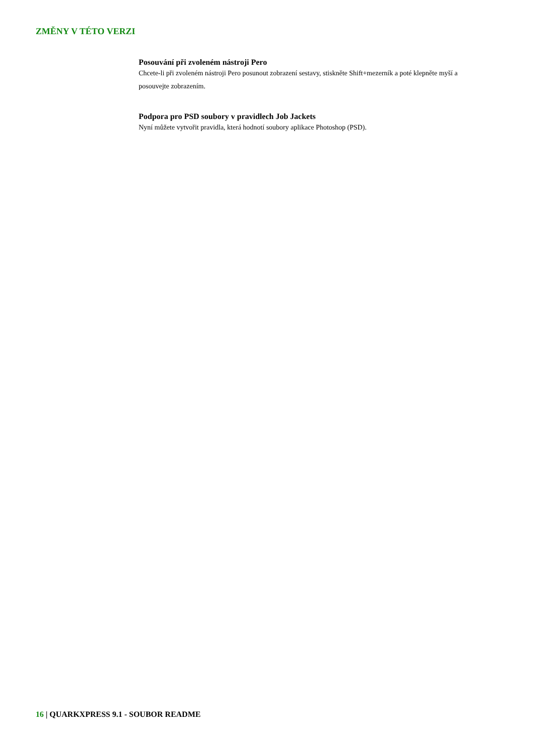ZMĚNY V TÉTO VERZI
Posouvání při zvoleném nástroji Pero
Chcete-li při zvoleném nástroji Pero posunout zobrazení sestavy, stiskněte Shift+mezerník a poté klepněte myší a posouvejte zobrazením.
Podpora pro PSD soubory v pravidlech Job Jackets
Nyní můžete vytvořit pravidla, která hodnotí soubory aplikace Photoshop (PSD).
16 | QUARKXPRESS 9.1 - SOUBOR README